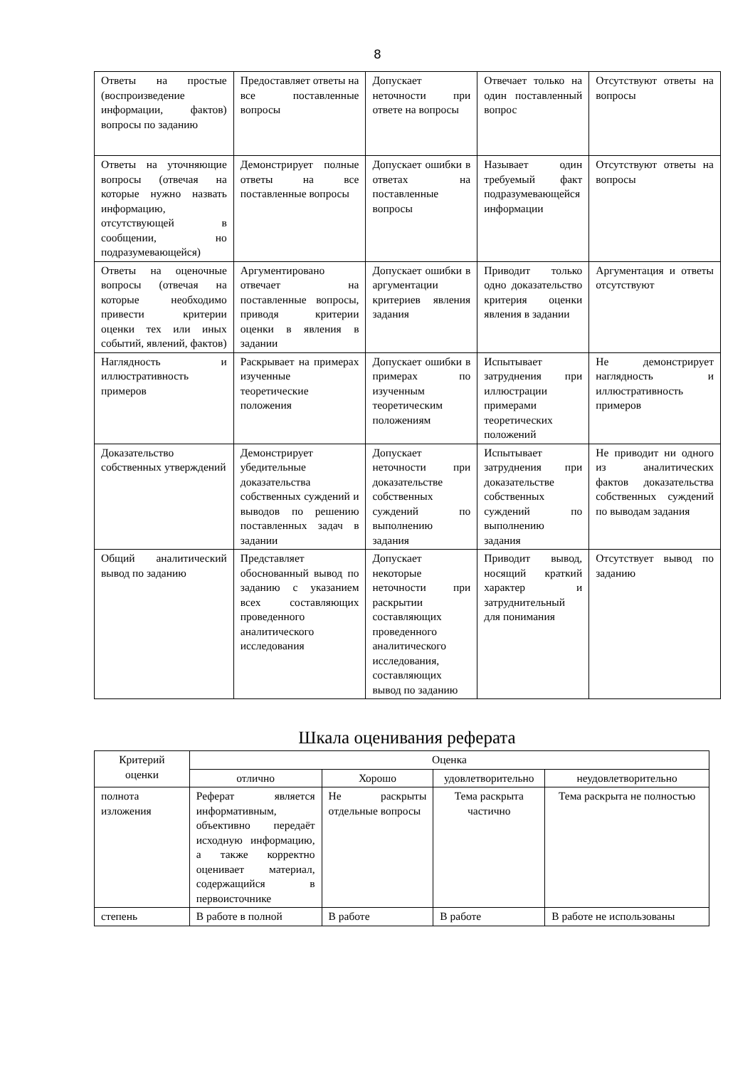8
| Ответы на простые (воспроизведение информации, фактов) вопросы по заданию | Предоставляет ответы на все поставленные вопросы | Допускает неточности при ответе на вопросы | Отвечает только на один поставленный вопрос | Отсутствуют ответы на вопросы |
| Ответы на уточняющие вопросы (отвечая на которые нужно назвать информацию, отсутствующей в сообщении, но подразумевающейся) | Демонстрирует полные ответы на все поставленные вопросы | Допускает ошибки в ответах на поставленные вопросы | Называет один требуемый факт подразумевающейся информации | Отсутствуют ответы на вопросы |
| Ответы на оценочные вопросы (отвечая на которые необходимо привести критерии оценки тех или иных событий, явлений, фактов) | Аргументировано отвечает на поставленные вопросы, приводя критерии оценки в явления в задании | Допускает ошибки в аргументации критериев явления задания | Приводит только одно доказательство критерия оценки явления в задании | Аргументация и ответы отсутствуют |
| Наглядность и иллюстративность примеров | Раскрывает на примерах изученные теоретические положения | Допускает ошибки в примерах по изученным теоретическим положениям | Испытывает затруднения при иллюстрации примерами теоретических положений | Не демонстрирует наглядность и иллюстративность примеров |
| Доказательство собственных утверждений | Демонстрирует убедительные доказательства собственных суждений и выводов по решению поставленных задач в задании | Допускает неточности при доказательстве собственных суждений по выполнению задания | Испытывает затруднения при доказательстве собственных суждений по выполнению задания | Не приводит ни одного из аналитических фактов доказательства собственных суждений по выводам задания |
| Общий аналитический вывод по заданию | Представляет обоснованный вывод по заданию с указанием всех составляющих проведенного аналитического исследования | Допускает некоторые неточности при раскрытии составляющих проведенного аналитического исследования, составляющих вывод по заданию | Приводит вывод, носящий краткий характер и затруднительный для понимания | Отсутствует вывод по заданию |
Шкала оценивания реферата
| Критерий оценки | Оценка | | | |
| --- | --- | --- | --- | --- |
| | отлично | Хорошо | удовлетворительно | неудовлетворительно |
| полнота изложения | Реферат является информативным, объективно передаёт исходную информацию, а также корректно оценивает материал, содержащийся в первоисточнике | Не раскрыты отдельные вопросы | Тема раскрыта частично | Тема раскрыта не полностью |
| степень | В работе в полной | В работе | В работе | В работе не использованы |